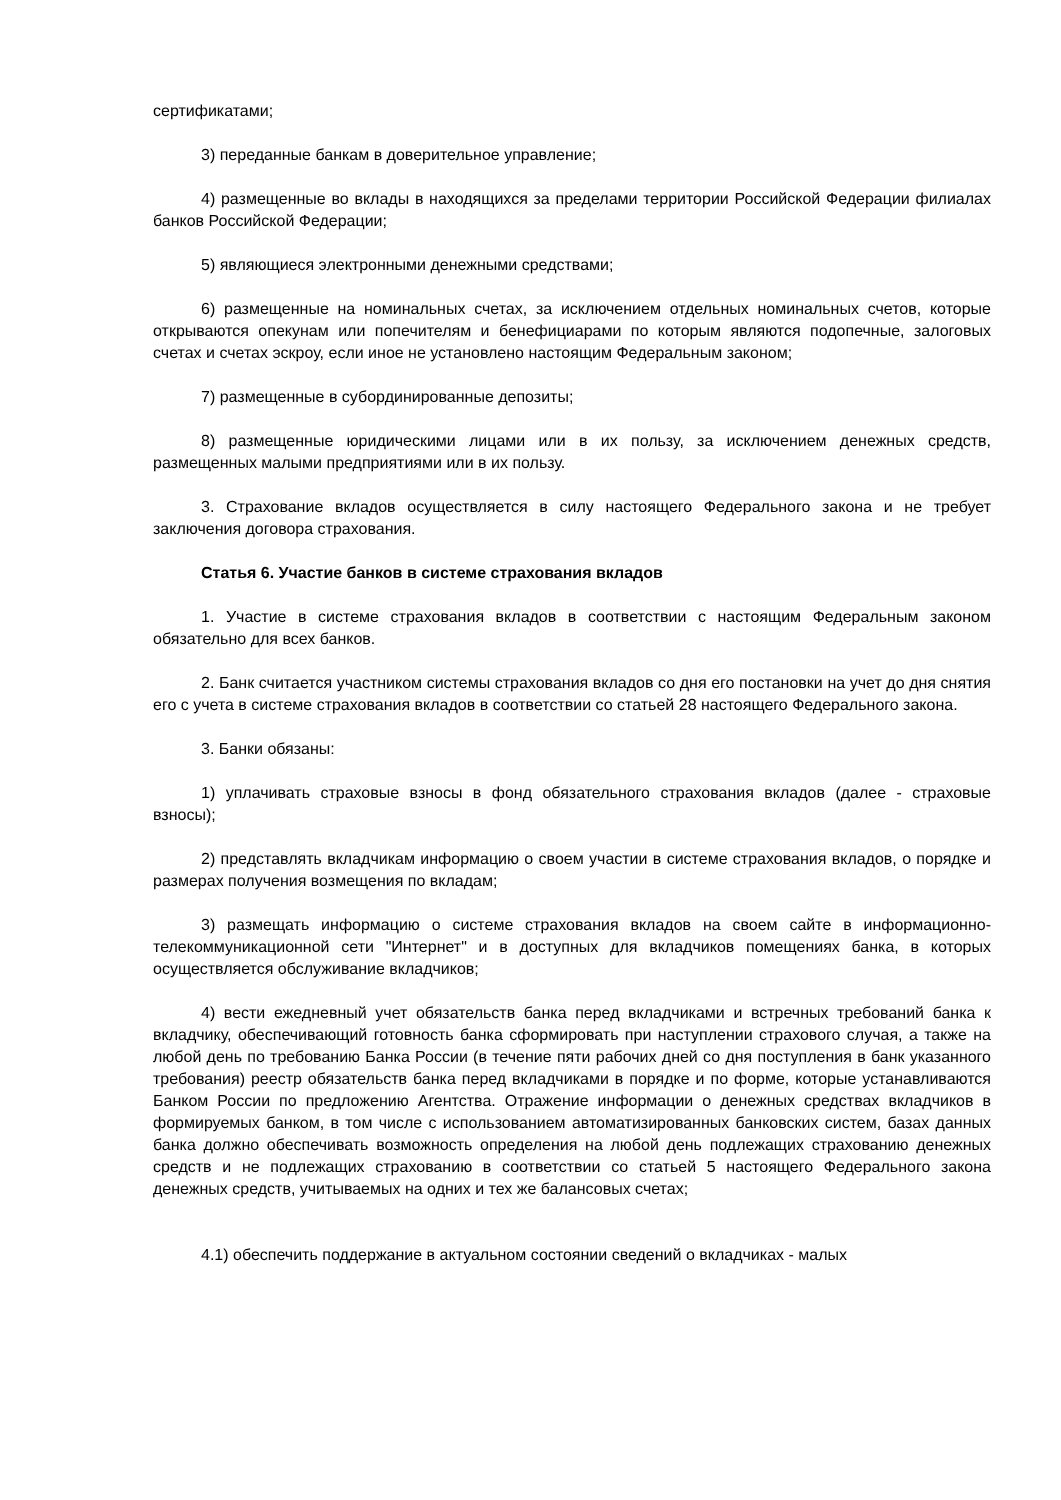сертификатами;
3) переданные банкам в доверительное управление;
4) размещенные во вклады в находящихся за пределами территории Российской Федерации филиалах банков Российской Федерации;
5) являющиеся электронными денежными средствами;
6) размещенные на номинальных счетах, за исключением отдельных номинальных счетов, которые открываются опекунам или попечителям и бенефициарами по которым являются подопечные, залоговых счетах и счетах эскроу, если иное не установлено настоящим Федеральным законом;
7) размещенные в субординированные депозиты;
8) размещенные юридическими лицами или в их пользу, за исключением денежных средств, размещенных малыми предприятиями или в их пользу.
3. Страхование вкладов осуществляется в силу настоящего Федерального закона и не требует заключения договора страхования.
Статья 6. Участие банков в системе страхования вкладов
1. Участие в системе страхования вкладов в соответствии с настоящим Федеральным законом обязательно для всех банков.
2. Банк считается участником системы страхования вкладов со дня его постановки на учет до дня снятия его с учета в системе страхования вкладов в соответствии со статьей 28 настоящего Федерального закона.
3. Банки обязаны:
1) уплачивать страховые взносы в фонд обязательного страхования вкладов (далее - страховые взносы);
2) представлять вкладчикам информацию о своем участии в системе страхования вкладов, о порядке и размерах получения возмещения по вкладам;
3) размещать информацию о системе страхования вкладов на своем сайте в информационно-телекоммуникационной сети "Интернет" и в доступных для вкладчиков помещениях банка, в которых осуществляется обслуживание вкладчиков;
4) вести ежедневный учет обязательств банка перед вкладчиками и встречных требований банка к вкладчику, обеспечивающий готовность банка сформировать при наступлении страхового случая, а также на любой день по требованию Банка России (в течение пяти рабочих дней со дня поступления в банк указанного требования) реестр обязательств банка перед вкладчиками в порядке и по форме, которые устанавливаются Банком России по предложению Агентства. Отражение информации о денежных средствах вкладчиков в формируемых банком, в том числе с использованием автоматизированных банковских систем, базах данных банка должно обеспечивать возможность определения на любой день подлежащих страхованию денежных средств и не подлежащих страхованию в соответствии со статьей 5 настоящего Федерального закона денежных средств, учитываемых на одних и тех же балансовых счетах;
4.1) обеспечить поддержание в актуальном состоянии сведений о вкладчиках - малых